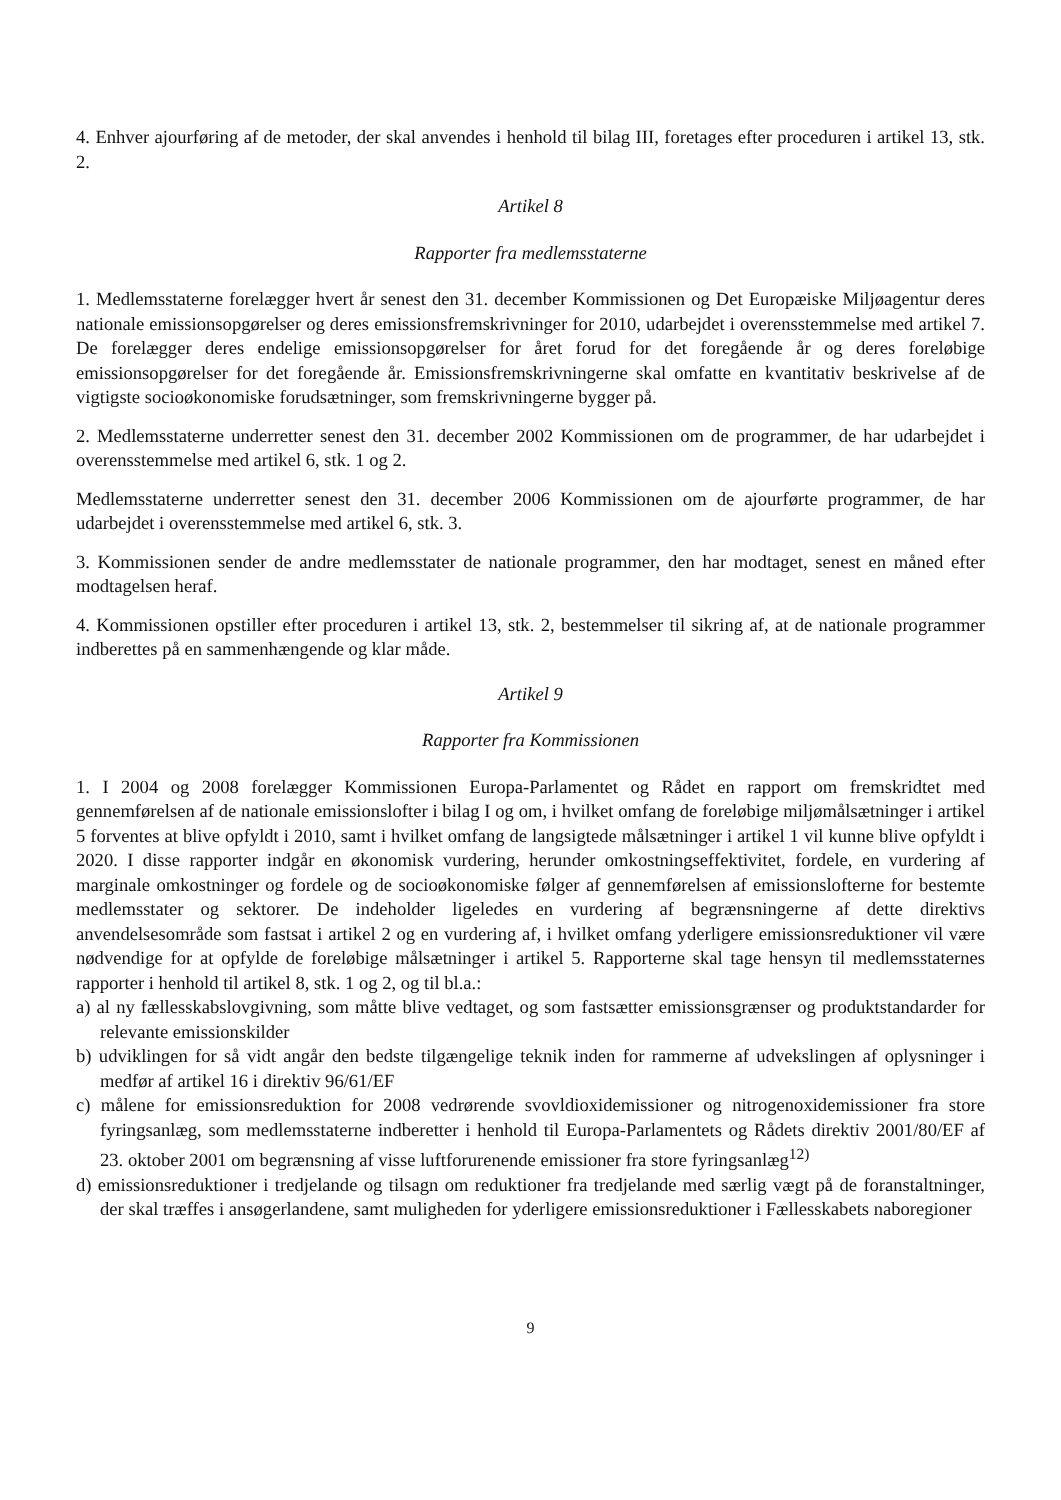4. Enhver ajourføring af de metoder, der skal anvendes i henhold til bilag III, foretages efter proceduren i artikel 13, stk. 2.
Artikel 8
Rapporter fra medlemsstaterne
1. Medlemsstaterne forelægger hvert år senest den 31. december Kommissionen og Det Europæiske Miljøagentur deres nationale emissionsopgørelser og deres emissionsfremskrivninger for 2010, udarbejdet i overensstemmelse med artikel 7. De forelægger deres endelige emissionsopgørelser for året forud for det foregående år og deres foreløbige emissionsopgørelser for det foregående år. Emissionsfremskrivningerne skal omfatte en kvantitativ beskrivelse af de vigtigste socioøkonomiske forudsætninger, som fremskrivningerne bygger på.
2. Medlemsstaterne underretter senest den 31. december 2002 Kommissionen om de programmer, de har udarbejdet i overensstemmelse med artikel 6, stk. 1 og 2.
Medlemsstaterne underretter senest den 31. december 2006 Kommissionen om de ajourførte programmer, de har udarbejdet i overensstemmelse med artikel 6, stk. 3.
3. Kommissionen sender de andre medlemsstater de nationale programmer, den har modtaget, senest en måned efter modtagelsen heraf.
4. Kommissionen opstiller efter proceduren i artikel 13, stk. 2, bestemmelser til sikring af, at de nationale programmer indberettes på en sammenhængende og klar måde.
Artikel 9
Rapporter fra Kommissionen
1. I 2004 og 2008 forelægger Kommissionen Europa-Parlamentet og Rådet en rapport om fremskridtet med gennemførelsen af de nationale emissionslofter i bilag I og om, i hvilket omfang de foreløbige miljømålsætninger i artikel 5 forventes at blive opfyldt i 2010, samt i hvilket omfang de langsigtede målsætninger i artikel 1 vil kunne blive opfyldt i 2020. I disse rapporter indgår en økonomisk vurdering, herunder omkostningseffektivitet, fordele, en vurdering af marginale omkostninger og fordele og de socioøkonomiske følger af gennemførelsen af emissionslofterne for bestemte medlemsstater og sektorer. De indeholder ligeledes en vurdering af begrænsningerne af dette direktivs anvendelsesområde som fastsat i artikel 2 og en vurdering af, i hvilket omfang yderligere emissionsreduktioner vil være nødvendige for at opfylde de foreløbige målsætninger i artikel 5. Rapporterne skal tage hensyn til medlemsstaternes rapporter i henhold til artikel 8, stk. 1 og 2, og til bl.a.:
a) al ny fællesskabslovgivning, som måtte blive vedtaget, og som fastsætter emissionsgrænser og produktstandarder for relevante emissionskilder
b) udviklingen for så vidt angår den bedste tilgængelige teknik inden for rammerne af udvekslingen af oplysninger i medfør af artikel 16 i direktiv 96/61/EF
c) målene for emissionsreduktion for 2008 vedrørende svovldioxidemissioner og nitrogenoxidemissioner fra store fyringsanlæg, som medlemsstaterne indberetter i henhold til Europa-Parlamentets og Rådets direktiv 2001/80/EF af 23. oktober 2001 om begrænsning af visse luftforurenende emissioner fra store fyringsanlæg<sup>12)</sup>
d) emissionsreduktioner i tredjelande og tilsagn om reduktioner fra tredjelande med særlig vægt på de foranstaltninger, der skal træffes i ansøgerlandene, samt muligheden for yderligere emissionsreduktioner i Fællesskabets naboregioner
9